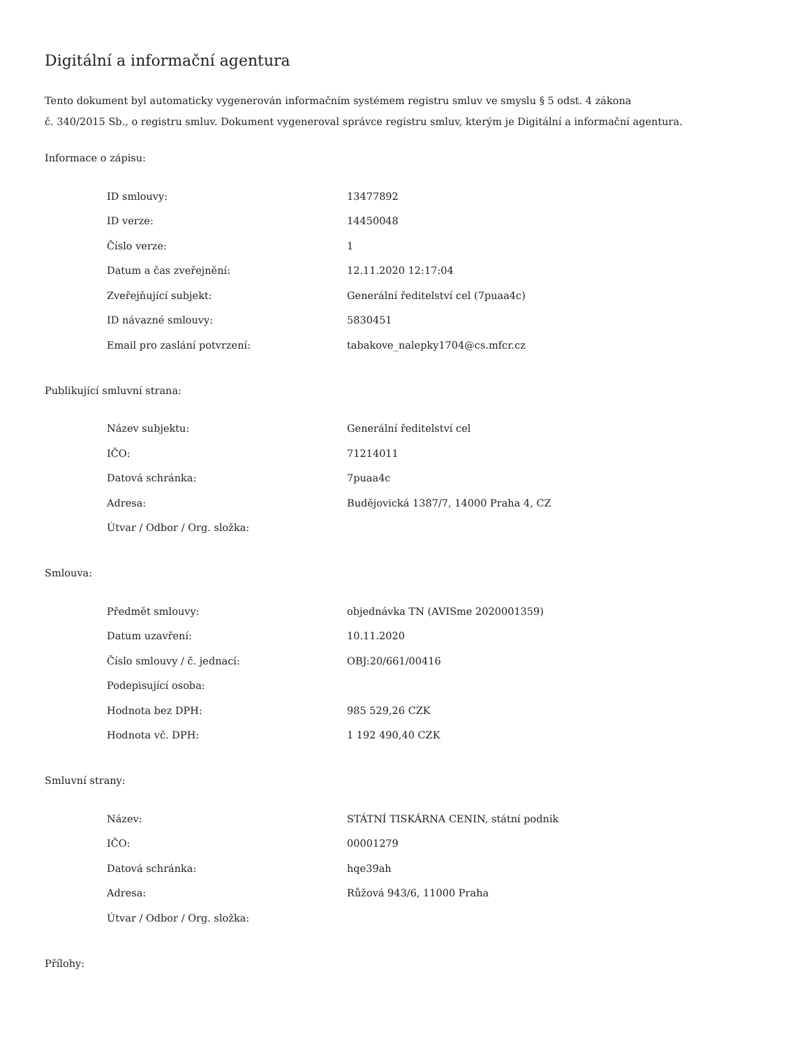Digitální a informační agentura
Tento dokument byl automaticky vygenerován informačním systémem registru smluv ve smyslu § 5 odst. 4 zákona
č. 340/2015 Sb., o registru smluv. Dokument vygeneroval správce registru smluv, kterým je Digitální a informační agentura.
Informace o zápisu:
| ID smlouvy: | 13477892 |
| ID verze: | 14450048 |
| Číslo verze: | 1 |
| Datum a čas zveřejnění: | 12.11.2020 12:17:04 |
| Zveřejňující subjekt: | Generální ředitelství cel (7puaa4c) |
| ID návazné smlouvy: | 5830451 |
| Email pro zaslání potvrzení: | tabakove_nalepky1704@cs.mfcr.cz |
Publikující smluvní strana:
| Název subjektu: | Generální ředitelství cel |
| IČO: | 71214011 |
| Datová schránka: | 7puaa4c |
| Adresa: | Budějovická 1387/7, 14000 Praha 4, CZ |
| Útvar / Odbor / Org. složka: | |
Smlouva:
| Předmět smlouvy: | objednávka TN (AVISme 2020001359) |
| Datum uzavření: | 10.11.2020 |
| Číslo smlouvy / č. jednací: | OBJ:20/661/00416 |
| Podepisující osoba: | |
| Hodnota bez DPH: | 985 529,26 CZK |
| Hodnota vč. DPH: | 1 192 490,40 CZK |
Smluvní strany:
| Název: | STÁTNÍ TISKÁRNA CENIN, státní podnik |
| IČO: | 00001279 |
| Datová schránka: | hqe39ah |
| Adresa: | Růžová 943/6, 11000 Praha |
| Útvar / Odbor / Org. složka: | |
Přílohy: